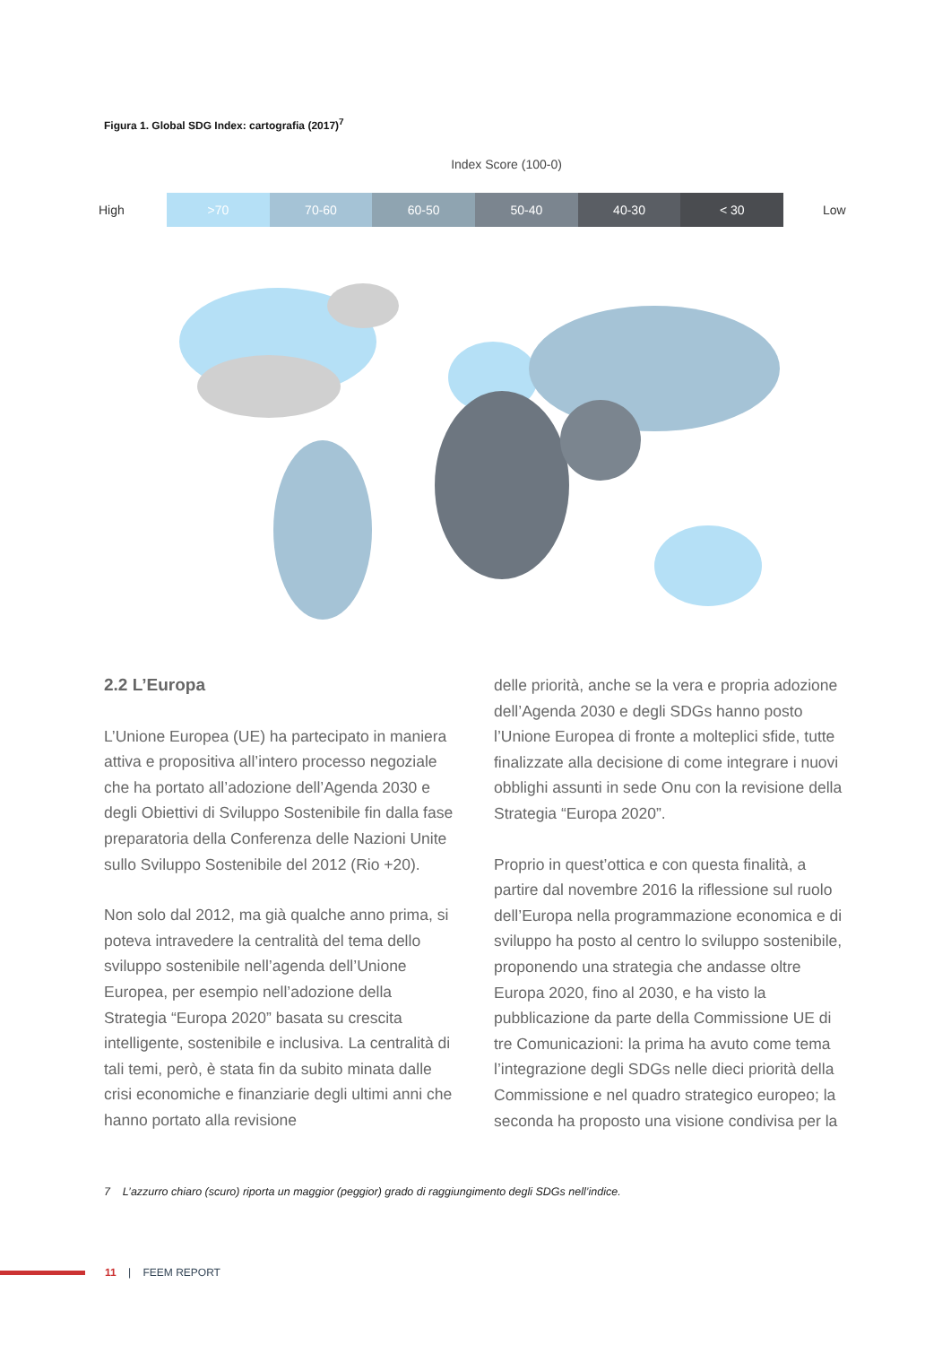Figura 1. Global SDG Index: cartografia (2017)<sup>7</sup>
Index Score (100-0)
High
>70 70-60 60-50 50-40 40-30 < 30
Low
2.2 L’Europa
L’Unione Europea (UE) ha partecipato in maniera attiva e propositiva all’intero processo negoziale che ha portato all’adozione dell’Agenda 2030 e degli Obiettivi di Sviluppo Sostenibile fin dalla fase preparatoria della Conferenza delle Nazioni Unite sullo Sviluppo Sostenibile del 2012 (Rio +20).
Non solo dal 2012, ma già qualche anno prima, si poteva intravedere la centralità del tema dello sviluppo sostenibile nell’agenda dell’Unione Europea, per esempio nell’adozione della Strategia “Europa 2020” basata su crescita intelligente, sostenibile e inclusiva. La centralità di tali temi, però, è stata fin da subito minata dalle crisi economiche e finanziarie degli ultimi anni che hanno portato alla revisione
delle priorità, anche se la vera e propria adozione dell’Agenda 2030 e degli SDGs hanno posto l’Unione Europea di fronte a molteplici sfide, tutte finalizzate alla decisione di come integrare i nuovi obblighi assunti in sede Onu con la revisione della Strategia “Europa 2020”.
Proprio in quest’ottica e con questa finalità, a partire dal novembre 2016 la riflessione sul ruolo dell’Europa nella programmazione economica e di sviluppo ha posto al centro lo sviluppo sostenibile, proponendo una strategia che andasse oltre Europa 2020, fino al 2030, e ha visto la pubblicazione da parte della Commissione UE di tre Comunicazioni: la prima ha avuto come tema l’integrazione degli SDGs nelle dieci priorità della Commissione e nel quadro strategico europeo; la seconda ha proposto una visione condivisa per la
7 L’azzurro chiaro (scuro) riporta un maggior (peggior) grado di raggiungimento degli SDGs nell’indice.
11 | FEEM REPORT